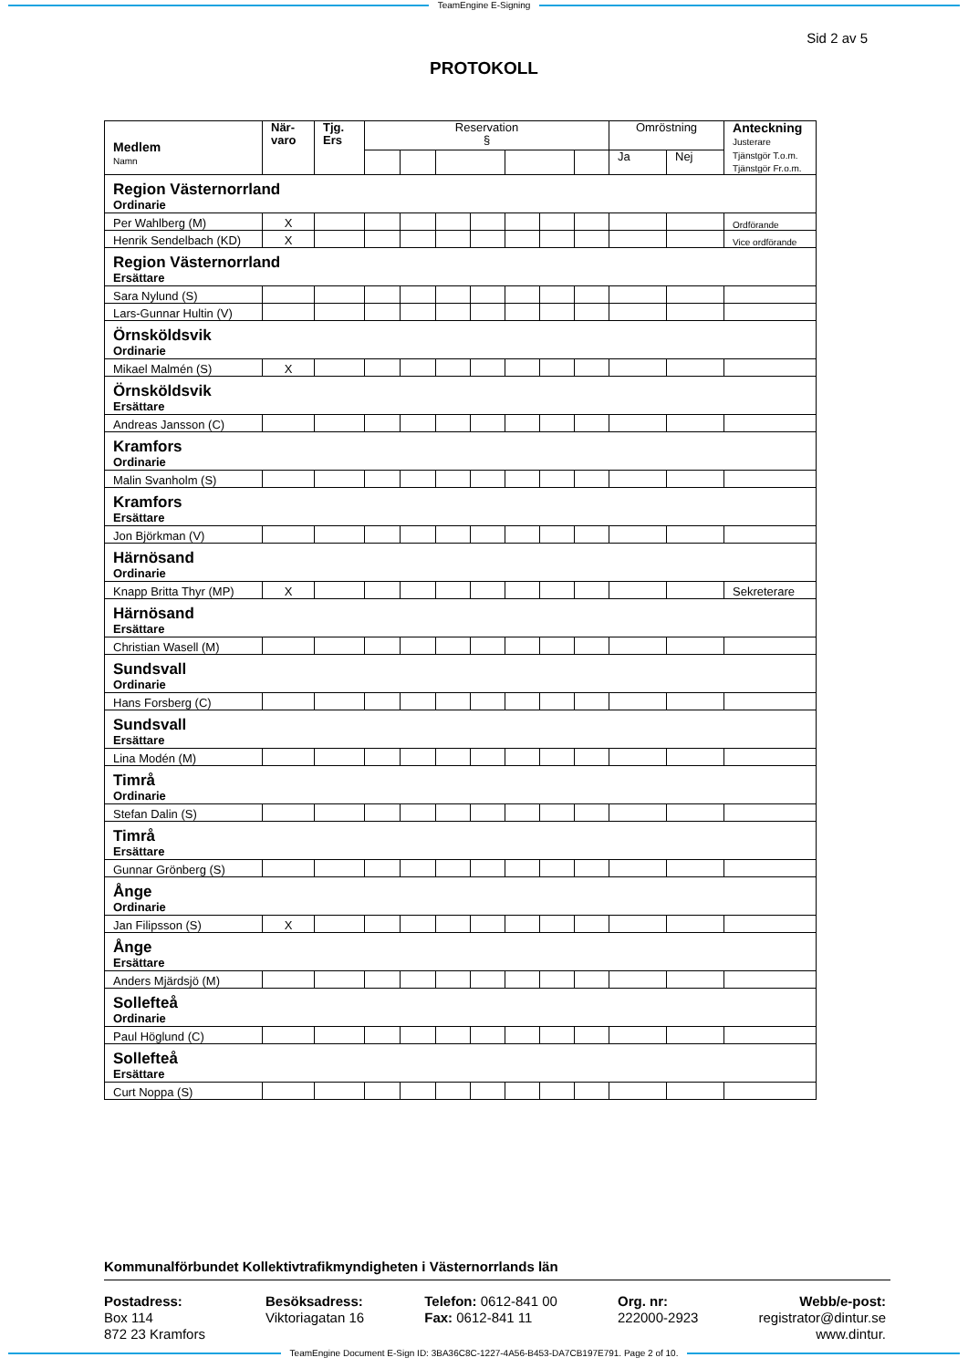TeamEngine E-Signing
Sid 2 av 5
PROTOKOLL
| Medlem Namn | När- varo | Tjg. Ers | Reservation § | | | | | | | Omröstning | | Anteckning Justerare Tjänstgör T.o.m. Tjänstgör Fr.o.m. |
| --- | --- | --- | --- | --- | --- | --- | --- | --- | --- | --- | --- | --- |
| | | | | | | | | | | Ja | Nej | |
| Region Västernorrland Ordinarie | | | | | | | | | | | | |
| Per Wahlberg (M) | X | | | | | | | | | | | Ordförande |
| Henrik Sendelbach (KD) | X | | | | | | | | | | | Vice ordförande |
| Region Västernorrland Ersättare | | | | | | | | | | | | |
| Sara Nylund (S) | | | | | | | | | | | | |
| Lars-Gunnar Hultin (V) | | | | | | | | | | | | |
| Örnsköldsvik Ordinarie | | | | | | | | | | | | |
| Mikael Malmén (S) | X | | | | | | | | | | | |
| Örnsköldsvik Ersättare | | | | | | | | | | | | |
| Andreas Jansson (C) | | | | | | | | | | | | |
| Kramfors Ordinarie | | | | | | | | | | | | |
| Malin Svanholm (S) | | | | | | | | | | | | |
| Kramfors Ersättare | | | | | | | | | | | | |
| Jon Björkman (V) | | | | | | | | | | | | |
| Härnösand Ordinarie | | | | | | | | | | | | |
| Knapp Britta Thyr (MP) | X | | | | | | | | | | | Sekreterare |
| Härnösand Ersättare | | | | | | | | | | | | |
| Christian Wasell (M) | | | | | | | | | | | | |
| Sundsvall Ordinarie | | | | | | | | | | | | |
| Hans Forsberg (C) | | | | | | | | | | | | |
| Sundsvall Ersättare | | | | | | | | | | | | |
| Lina Modén (M) | | | | | | | | | | | | |
| Timrå Ordinarie | | | | | | | | | | | | |
| Stefan Dalin (S) | | | | | | | | | | | | |
| Timrå Ersättare | | | | | | | | | | | | |
| Gunnar Grönberg (S) | | | | | | | | | | | | |
| Ånge Ordinarie | | | | | | | | | | | | |
| Jan Filipsson (S) | X | | | | | | | | | | | |
| Ånge Ersättare | | | | | | | | | | | | |
| Anders Mjärdsjö (M) | | | | | | | | | | | | |
| Sollefteå Ordinarie | | | | | | | | | | | | |
| Paul Höglund (C) | | | | | | | | | | | | |
| Sollefteå Ersättare | | | | | | | | | | | | |
| Curt Noppa (S) | | | | | | | | | | | | |
Kommunalförbundet Kollektivtrafikmyndigheten i Västernorrlands län
Postadress:
Box 114
872 23 Kramfors
Besöksadress:
Viktoriagatan 16
Telefon: 0612-841 00
Fax: 0612-841 11
Org. nr:
222000-2923
Webb/e-post:
registrator@dintur.se
www.dintur.
TeamEngine Document E-Sign ID: 3BA36C8C-1227-4A56-B453-DA7CB197E791. Page 2 of 10.